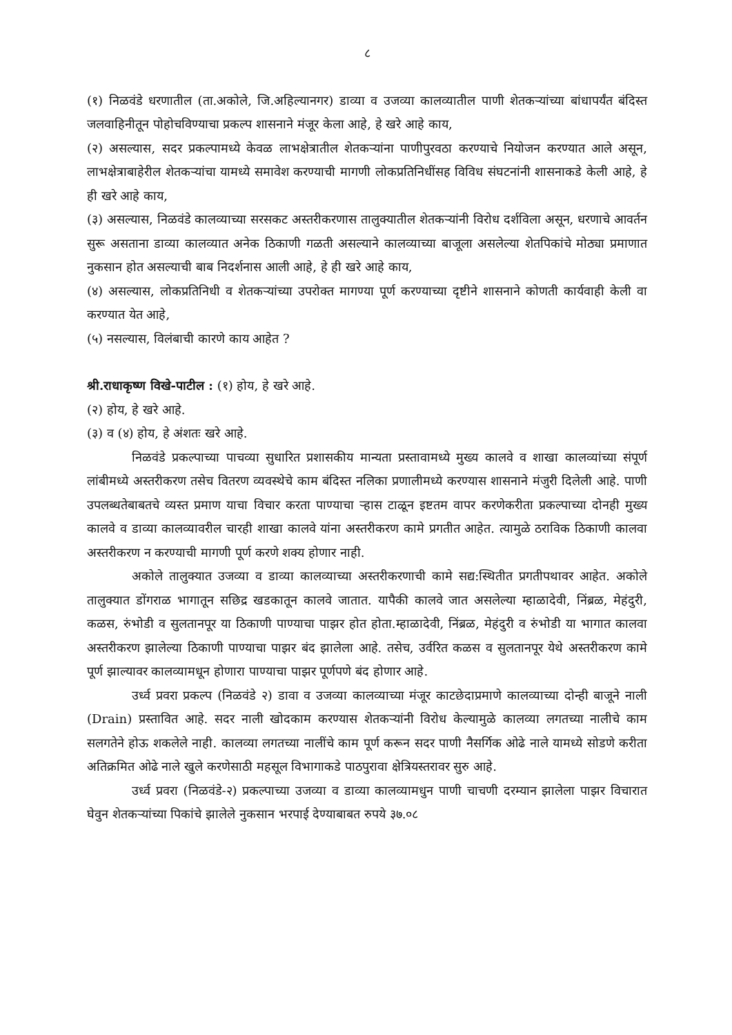८
(१) निळवंडे धरणातील (ता.अकोले, जि.अहिल्यानगर) डाव्या व उजव्या कालव्यातील पाणी शेतकऱ्यांच्या बांधापर्यंत बंदिस्त जलवाहिनीतून पोहोचविण्याचा प्रकल्प शासनाने मंजूर केला आहे, हे खरे आहे काय,
(२) असल्यास, सदर प्रकल्पामध्ये केवळ लाभक्षेत्रातील शेतकऱ्यांना पाणीपुरवठा करण्याचे नियोजन करण्यात आले असून, लाभक्षेत्राबाहेरील शेतकऱ्यांचा यामध्ये समावेश करण्याची मागणी लोकप्रतिनिधींसह विविध संघटनांनी शासनाकडे केली आहे, हे ही खरे आहे काय,
(३) असल्यास, निळवंडे कालव्याच्या सरसकट अस्तरीकरणास तालुक्यातील शेतकऱ्यांनी विरोध दर्शविला असून, धरणाचे आवर्तन सुरू असताना डाव्या कालव्यात अनेक ठिकाणी गळती असल्याने कालव्याच्या बाजूला असलेल्या शेतपिकांचे मोठ्या प्रमाणात नुकसान होत असल्याची बाब निदर्शनास आली आहे, हे ही खरे आहे काय,
(४) असल्यास, लोकप्रतिनिधी व शेतकऱ्यांच्या उपरोक्त मागण्या पूर्ण करण्याच्या दृष्टीने शासनाने कोणती कार्यवाही केली वा करण्यात येत आहे,
(५) नसल्यास, विलंबाची कारणे काय आहेत ?
श्री.राधाकृष्ण विखे-पाटील : (१) होय, हे खरे आहे.
(२) होय, हे खरे आहे.
(३) व (४) होय, हे अंशतः खरे आहे.
निळवंडे प्रकल्पाच्या पाचव्या सुधारित प्रशासकीय मान्यता प्रस्तावामध्ये मुख्य कालवे व शाखा कालव्यांच्या संपूर्ण लांबीमध्ये अस्तरीकरण तसेच वितरण व्यवस्थेचे काम बंदिस्त नलिका प्रणालीमध्ये करण्यास शासनाने मंजुरी दिलेली आहे. पाणी उपलब्धतेबाबतचे व्यस्त प्रमाण याचा विचार करता पाण्याचा ऱ्हास टाळून इष्टतम वापर करणेकरीता प्रकल्पाच्या दोनही मुख्य कालवे व डाव्या कालव्यावरील चारही शाखा कालवे यांना अस्तरीकरण कामे प्रगतीत आहेत. त्यामुळे ठराविक ठिकाणी कालवा अस्तरीकरण न करण्याची मागणी पूर्ण करणे शक्य होणार नाही.
अकोले तालुक्यात उजव्या व डाव्या कालव्याच्या अस्तरीकरणाची कामे सद्य:स्थितीत प्रगतीपथावर आहेत. अकोले तालुक्यात डोंगराळ भागातून सछिद्र खडकातून कालवे जातात. यापैकी कालवे जात असलेल्या म्हाळादेवी, निंब्रळ, मेहंदुरी, कळस, रुंभोडी व सुलतानपूर या ठिकाणी पाण्याचा पाझर होत होता.म्हाळादेवी, निंब्रळ, मेहंदुरी व रुंभोडी या भागात कालवा अस्तरीकरण झालेल्या ठिकाणी पाण्याचा पाझर बंद झालेला आहे. तसेच, उर्वरित कळस व सुलतानपूर येथे अस्तरीकरण कामे पूर्ण झाल्यावर कालव्यामधून होणारा पाण्याचा पाझर पूर्णपणे बंद होणार आहे.
उर्ध्व प्रवरा प्रकल्प (निळवंडे २) डावा व उजव्या कालव्याच्या मंजूर काटछेदाप्रमाणे कालव्याच्या दोन्ही बाजूने नाली (Drain) प्रस्तावित आहे. सदर नाली खोदकाम करण्यास शेतकऱ्यांनी विरोध केल्यामुळे कालव्या लगतच्या नालीचे काम सलगतेने होऊ शकलेले नाही. कालव्या लगतच्या नालींचे काम पूर्ण करून सदर पाणी नैसर्गिक ओढे नाले यामध्ये सोडणे करीता अतिक्रमित ओढे नाले खुले करणेसाठी महसूल विभागाकडे पाठपुरावा क्षेत्रियस्तरावर सुरु आहे.
उर्ध्व प्रवरा (निळवंडे-२) प्रकल्पाच्या उजव्या व डाव्या कालव्यामधुन पाणी चाचणी दरम्यान झालेला पाझर विचारात घेवुन शेतकऱ्यांच्या पिकांचे झालेले नुकसान भरपाई देण्याबाबत रुपये ३७.०८